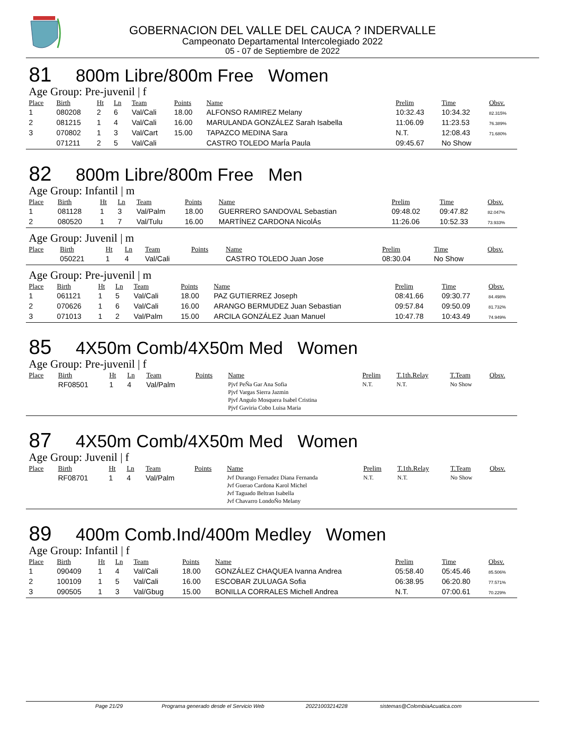GOBERNACION DEL VALLE DEL CAUCA ? INDERVALLE
Campeonato Departamental Intercolegiado 2022
05 - 07 de Septiembre de 2022
81 800m Libre/800m Free Women
Age Group: Pre-juvenil | f
| Place | Birth | Ht | Ln | Team | Points | Name | Prelim | Time | Obsv. |
| --- | --- | --- | --- | --- | --- | --- | --- | --- | --- |
| 1 | 080208 | 2 | 6 | Val/Cali | 18.00 | ALFONSO RAMIREZ Melany | 10:32.43 | 10:34.32 | 82.315% |
| 2 | 081215 | 1 | 4 | Val/Cali | 16.00 | MARULANDA GONZÁLEZ Sarah Isabella | 11:06.09 | 11:23.53 | 76.389% |
| 3 | 070802 | 1 | 3 | Val/Cart | 15.00 | TAPAZCO MEDINA Sara | N.T. | 12:08.43 | 71.680% |
| | 071211 | 2 | 5 | Val/Cali | | CASTRO TOLEDO MarÍa Paula | 09:45.67 | No Show | |
82 800m Libre/800m Free Men
Age Group: Infantil | m
| Place | Birth | Ht | Ln | Team | Points | Name | Prelim | Time | Obsv. |
| --- | --- | --- | --- | --- | --- | --- | --- | --- | --- |
| 1 | 081128 | 1 | 3 | Val/Palm | 18.00 | GUERRERO SANDOVAL Sebastian | 09:48.02 | 09:47.82 | 82.047% |
| 2 | 080520 | 1 | 7 | Val/Tulu | 16.00 | MARTÍNEZ CARDONA NicolÁs | 11:26.06 | 10:52.33 | 73.933% |
Age Group: Juvenil | m
| Place | Birth | Ht | Ln | Team | Points | Name | Prelim | Time | Obsv. |
| --- | --- | --- | --- | --- | --- | --- | --- | --- | --- |
| | 050221 | 1 | 4 | Val/Cali | | CASTRO TOLEDO Juan Jose | 08:30.04 | No Show | |
Age Group: Pre-juvenil | m
| Place | Birth | Ht | Ln | Team | Points | Name | Prelim | Time | Obsv. |
| --- | --- | --- | --- | --- | --- | --- | --- | --- | --- |
| 1 | 061121 | 1 | 5 | Val/Cali | 18.00 | PAZ GUTIERREZ Joseph | 08:41.66 | 09:30.77 | 84.498% |
| 2 | 070626 | 1 | 6 | Val/Cali | 16.00 | ARANGO BERMUDEZ Juan Sebastian | 09:57.84 | 09:50.09 | 81.732% |
| 3 | 071013 | 1 | 2 | Val/Palm | 15.00 | ARCILA GONZÁLEZ Juan Manuel | 10:47.78 | 10:43.49 | 74.949% |
85 4X50m Comb/4X50m Med Women
Age Group: Pre-juvenil | f
| Place | Birth | Ht | Ln | Team | Points | Name | Prelim | T.1th.Relay | T.Team | Obsv. |
| --- | --- | --- | --- | --- | --- | --- | --- | --- | --- | --- |
| | RF08501 | 1 | 4 | Val/Palm | | Pjvf PeÑa Gar Ana Sofia Pjvf Vargas Sierra Jazmin Pjvf Angulo Mosquera Isabel Cristina Pjvf Gaviria Cobo Luisa Maria | N.T. | N.T. | No Show | |
87 4X50m Comb/4X50m Med Women
Age Group: Juvenil | f
| Place | Birth | Ht | Ln | Team | Points | Name | Prelim | T.1th.Relay | T.Team | Obsv. |
| --- | --- | --- | --- | --- | --- | --- | --- | --- | --- | --- |
| | RF08701 | 1 | 4 | Val/Palm | | Jvf Durango Fernadez Diana Fernanda Jvf Guerao Cardona Karol Michel Jvf Taguado Beltran Isabella Jvf Chavarro LondoÑo Melany | N.T. | N.T. | No Show | |
89 400m Comb.Ind/400m Medley Women
Age Group: Infantil | f
| Place | Birth | Ht | Ln | Team | Points | Name | Prelim | Time | Obsv. |
| --- | --- | --- | --- | --- | --- | --- | --- | --- | --- |
| 1 | 090409 | 1 | 4 | Val/Cali | 18.00 | GONZÁLEZ CHAQUEA Ivanna Andrea | 05:58.40 | 05:45.46 | 85.506% |
| 2 | 100109 | 1 | 5 | Val/Cali | 16.00 | ESCOBAR ZULUAGA Sofia | 06:38.95 | 06:20.80 | 77.571% |
| 3 | 090505 | 1 | 3 | Val/Gbug | 15.00 | BONILLA CORRALES Michell Andrea | N.T. | 07:00.61 | 70.229% |
Page 21/29 Programa generado desde el Servicio Web 20221003214228 sistemas@ColombiaAcuatica.com